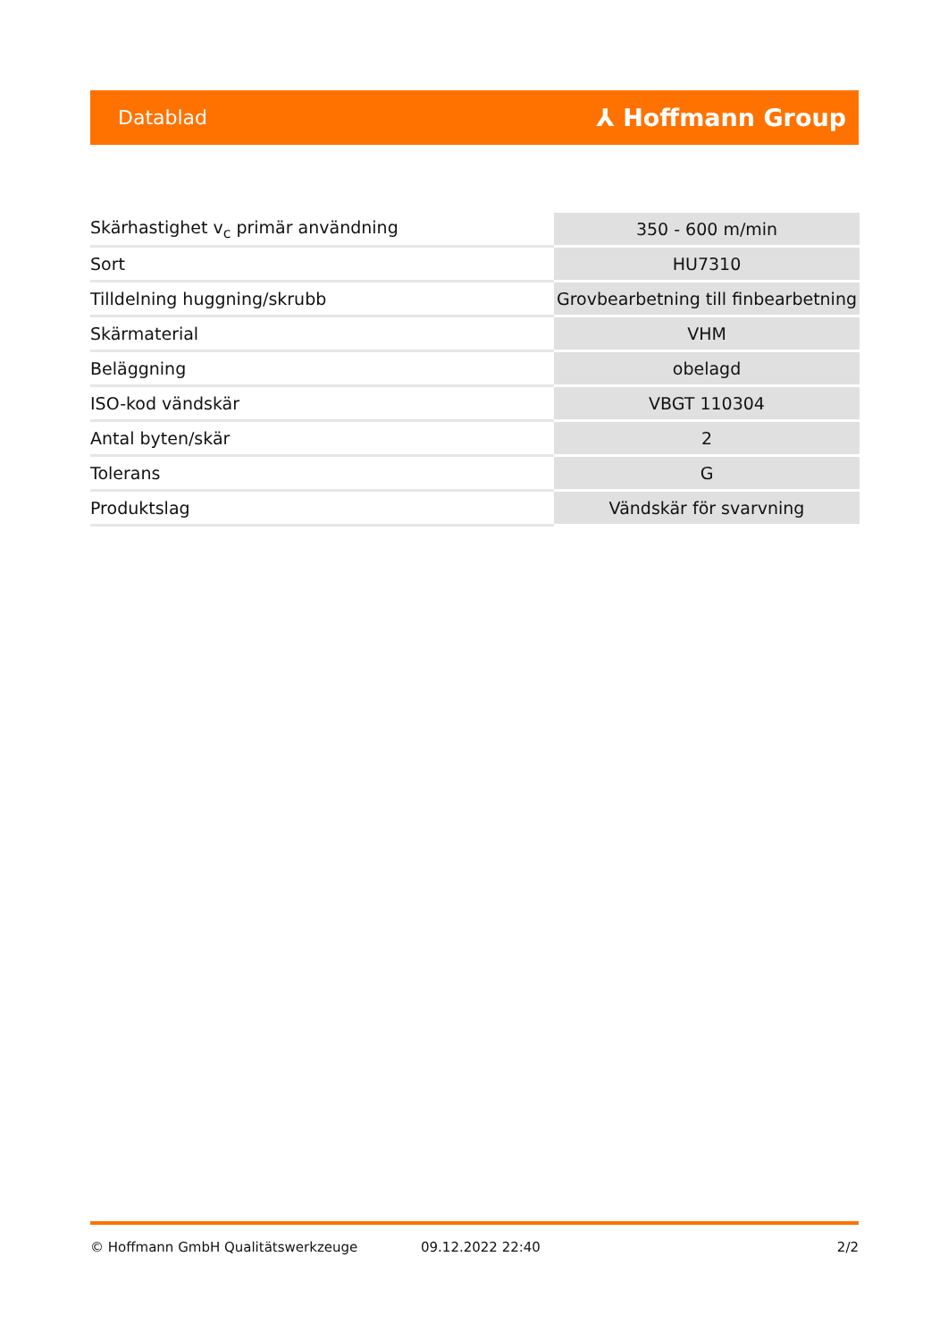Datablad ⅄ Hoffmann Group
| Skärhastighet v<sub>c</sub> primär användning | 350 - 600 m/min |
| Sort | HU7310 |
| Tilldelning huggning/skrubb | Grovbearbetning till finbearbetning |
| Skärmaterial | VHM |
| Beläggning | obelagd |
| ISO-kod vändskär | VBGT 110304 |
| Antal byten/skär | 2 |
| Tolerans | G |
| Produktslag | Vändskär för svarvning |
© Hoffmann GmbH Qualitätswerkzeuge 09.12.2022 22:40 2/2